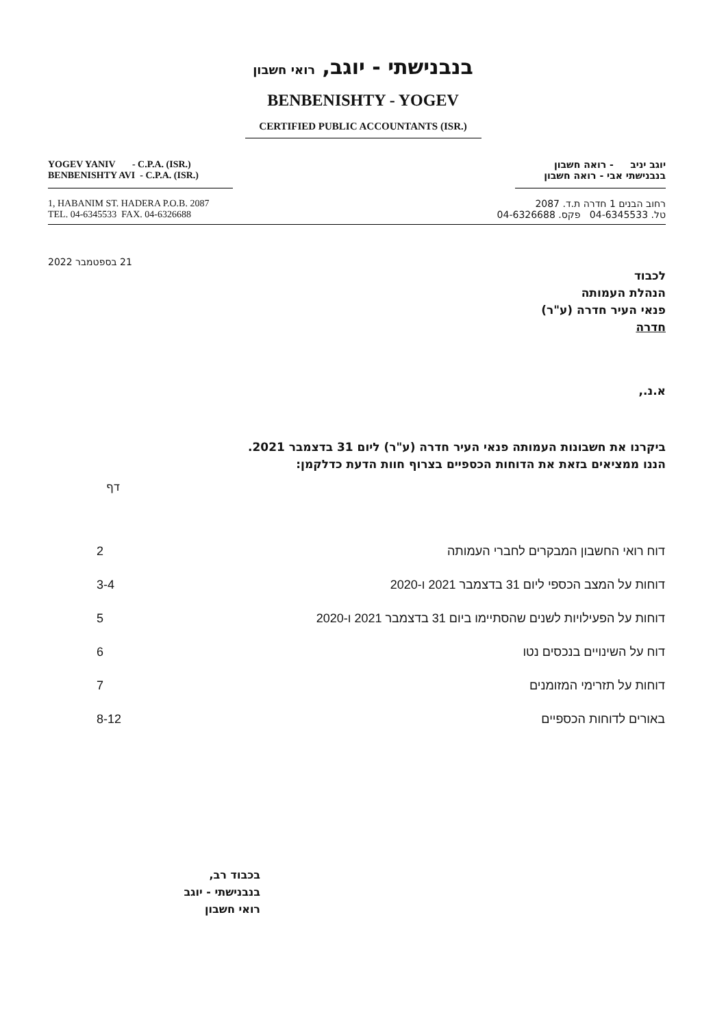בנבנישתי - יוגב, רואי חשבון
BENBENISHTY - YOGEV
CERTIFIED PUBLIC ACCOUNTANTS (ISR.)
YOGEV YANIV - C.P.A. (ISR.)
BENBENISHTY AVI - C.P.A. (ISR.)
יוגב יניב - רואה חשבון
בנבנישתי אבי - רואה חשבון
1, HABANIM ST. HADERA P.O.B. 2087
TEL. 04-6345533 FAX. 04-6326688
רחוב הבנים 1 חדרה ת.ד. 2087
טל. 04-6345533 פקס. 04-6326688
21 בספטמבר 2022
לכבוד
הנהלת העמותה
פנאי העיר חדרה (ע"ר)
חדרה
א.נ.,
ביקרנו את חשבונות העמותה פנאי העיר חדרה (ע"ר) ליום 31 בדצמבר 2021.
הננו ממציאים בזאת את הדוחות הכספיים בצרוף חוות הדעת כדלקמן:
דף
| דוח רואי החשבון המבקרים לחברי העמותה | 2 |
| דוחות על המצב הכספי ליום 31 בדצמבר 2021 ו-2020 | 3-4 |
| דוחות על הפעילויות לשנים שהסתיימו ביום 31 בדצמבר 2021 ו-2020 | 5 |
| דוח על השינויים בנכסים נטו | 6 |
| דוחות על תזרימי המזומנים | 7 |
| באורים לדוחות הכספיים | 8-12 |
בכבוד רב,
בנבנישתי - יוגב
רואי חשבון